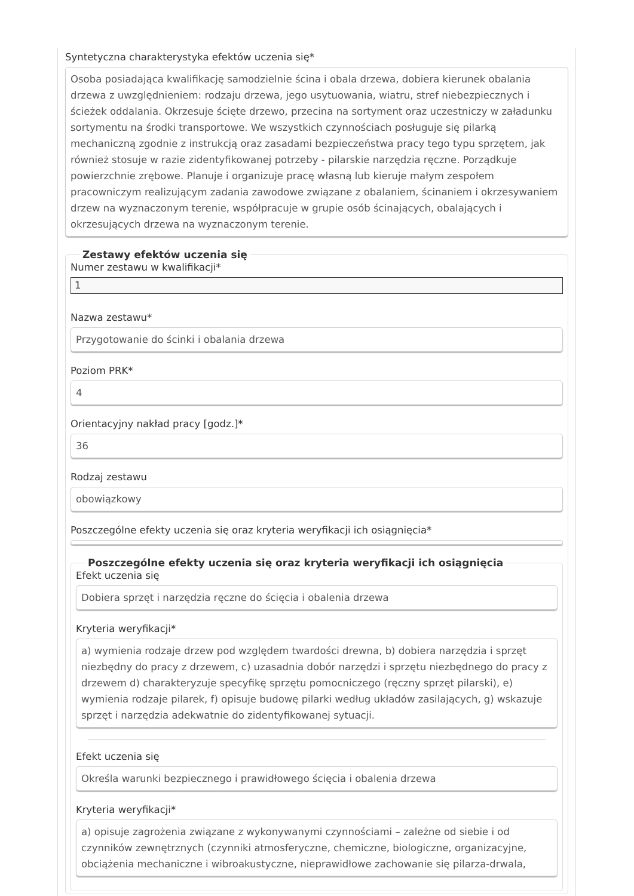Syntetyczna charakterystyka efektów uczenia się*
Osoba posiadająca kwalifikację samodzielnie ścina i obala drzewa, dobiera kierunek obalania drzewa z uwzględnieniem: rodzaju drzewa, jego usytuowania, wiatru, stref niebezpiecznych i ścieżek oddalania. Okrzesuje ścięte drzewo, przecina na sortyment oraz uczestniczy w załadunku sortymentu na środki transportowe. We wszystkich czynnościach posługuje się pilarką mechaniczną zgodnie z instrukcją oraz zasadami bezpieczeństwa pracy tego typu sprzętem, jak również stosuje w razie zidentyfikowanej potrzeby - pilarskie narzędzia ręczne. Porządkuje powierzchnie zrębowe. Planuje i organizuje pracę własną lub kieruje małym zespołem pracowniczym realizującym zadania zawodowe związane z obalaniem, ścinaniem i okrzesywaniem drzew na wyznaczonym terenie, współpracuje w grupie osób ścinających, obalających i okrzesujących drzewa na wyznaczonym terenie.
Zestawy efektów uczenia się
Numer zestawu w kwalifikacji*
1
Nazwa zestawu*
Przygotowanie do ścinki i obalania drzewa
Poziom PRK*
4
Orientacyjny nakład pracy [godz.]*
36
Rodzaj zestawu
obowiązkowy
Poszczególne efekty uczenia się oraz kryteria weryfikacji ich osiągnięcia*
Poszczególne efekty uczenia się oraz kryteria weryfikacji ich osiągnięcia
Efekt uczenia się
Dobiera sprzęt i narzędzia ręczne do ścięcia i obalenia drzewa
Kryteria weryfikacji*
a) wymienia rodzaje drzew pod względem twardości drewna, b) dobiera narzędzia i sprzęt niezbędny do pracy z drzewem, c) uzasadnia dobór narzędzi i sprzętu niezbędnego do pracy z drzewem d) charakteryzuje specyfikę sprzętu pomocniczego (ręczny sprzęt pilarski), e) wymienia rodzaje pilarek, f) opisuje budowę pilarki według układów zasilających, g) wskazuje sprzęt i narzędzia adekwatnie do zidentyfikowanej sytuacji.
Efekt uczenia się
Określa warunki bezpiecznego i prawidłowego ścięcia i obalenia drzewa
Kryteria weryfikacji*
a) opisuje zagrożenia związane z wykonywanymi czynnościami – zależne od siebie i od czynników zewnętrznych (czynniki atmosferyczne, chemiczne, biologiczne, organizacyjne, obciążenia mechaniczne i wibroakustyczne, nieprawidłowe zachowanie się pilarza-drwala,